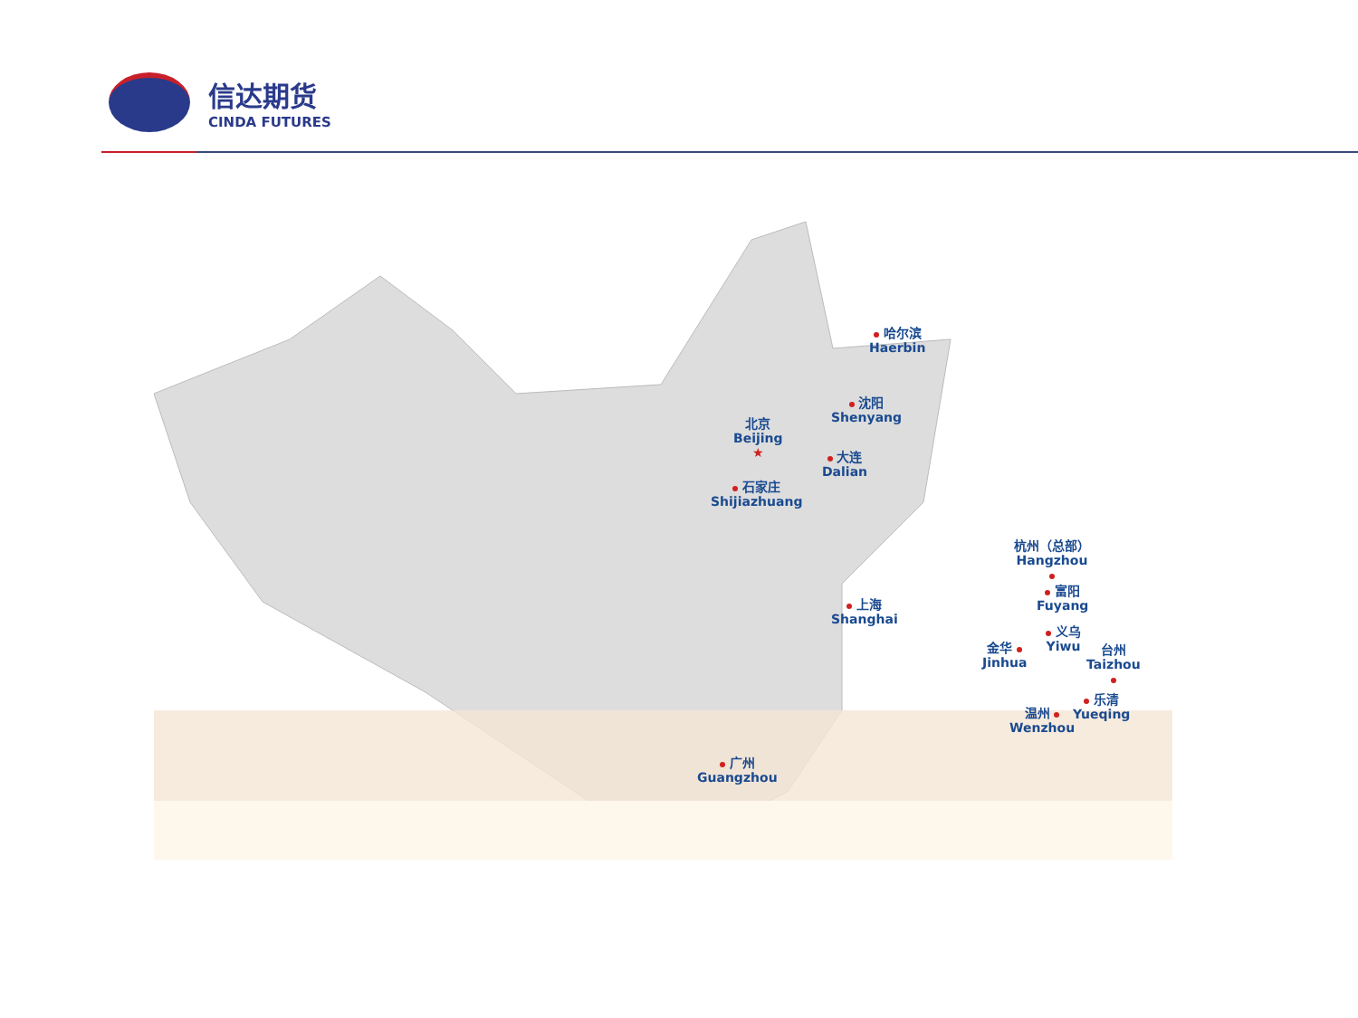信达期货
CINDA FUTURES
哈尔滨
Haerbin
沈阳
Shenyang
北京
Beijing
★
大连
Dalian
石家庄
Shijiazhuang
上海
Shanghai
杭州（总部）
Hangzhou
富阳
Fuyang
义乌
Yiwu
金华
Jinhua
台州
Taizhou
乐清
Yueqing
温州
Wenzhou
广州
Guangzhou